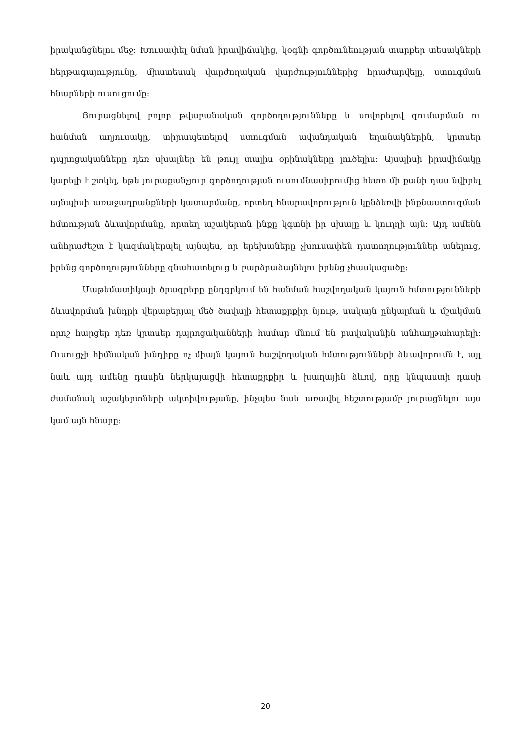իրականցնելու մեջ: Խուսափել նման իրավիճակից, կօգնի գործունեության տարբեր տեսակների հերթագայությունը, միատեսակ վարժողական վարժություններից հրաժարվելը, ստուգման հնարների ուսուցումը:
Յուրացնելով բոլոր թվաբանական գործողությունները և սովորելով գումարման ու հանման աղյուսակը, տիրապետելով ստուգման ավանդական եղանակներին, կրտսեր դպրոցականները դեռ սխալներ են թույլ տալիս օրինակները լուծելիս: Այսպիսի իրավիճակը կարելի է շտկել, եթե յուրաքանչյուր գործողության ուսումնասիրումից հետո մի քանի դաս նվիրել այնպիսի առաջադրանքների կատարմանը, որտեղ հնարավորություն կընձեռվի ինքնաստուգման հմտության ձևավորմանը, որտեղ աշակերտն ինքը կգտնի իր սխալը և կուղղի այն: Այդ ամենն անհրաժեշտ է կազմակերպել այնպես, որ երեխաները չխուսափեն դատողություններ անելուց, իրենց գործողությունները գնահատելուց և բարձրաձայնելու իրենց չհասկացածը:
Մաթեմատիկայի ծրագրերը ընդգրկում են հանման հաշվողական կայուն հմտությունների ձևավորման խնդրի վերաբերյալ մեծ ծավալի հետաքրքիր նյութ, սակայն ընկալման և մշակման որոշ հարցեր դեռ կրտսեր դպրոցականների համար մնում են բավականին անհաղթահարելի: Ուսուցչի հիմնական խնդիրը ոչ միայն կայուն հաշվողական հմտությունների ձևավորումն է, այլ նաև այդ ամենը դասին ներկայացվի հետաքրքիր և խաղային ձևով, որը կնպաստի դասի ժամանակ աշակերտների ակտիվությանը, ինչպես նաև առավել հեշտությամբ յուրացնելու այս կամ այն հնարը:
20